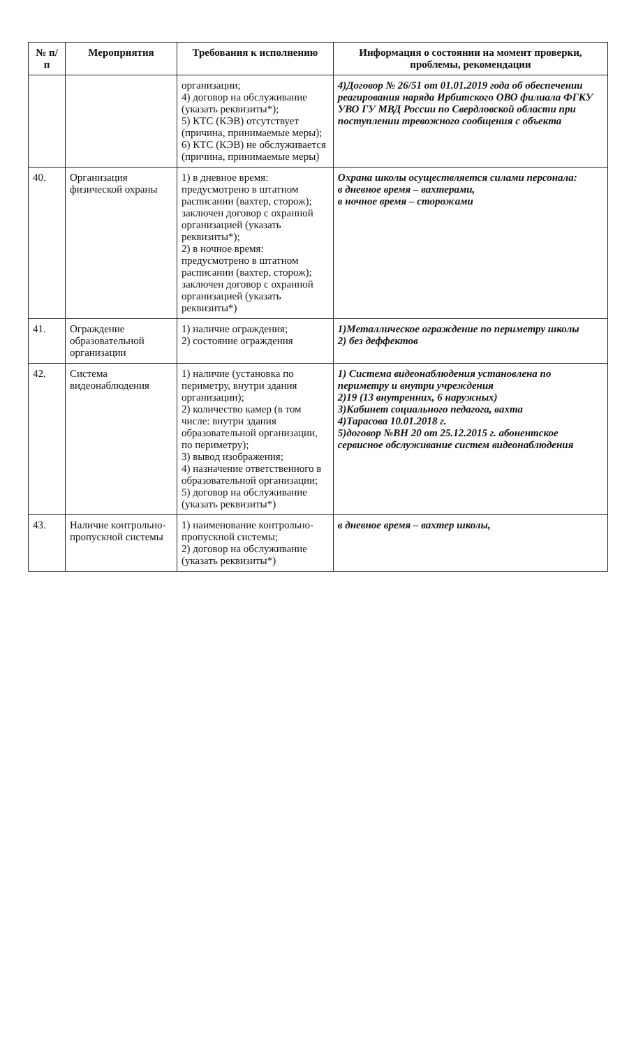| № п/п | Мероприятия | Требования к исполнению | Информация о состоянии на момент проверки, проблемы, рекомендации |
| --- | --- | --- | --- |
| | | организации; 4) договор на обслуживание (указать реквизиты*); 5) КТС (КЭВ) отсутствует (причина, принимаемые меры); 6) КТС (КЭВ) не обслуживается (причина, принимаемые меры) | 4)Договор № 26/51 от 01.01.2019 года об обеспечении реагирования наряда Ирбитского ОВО филиала ФГКУ УВО ГУ МВД России по Свердловской области при поступлении тревожного сообщения с объекта |
| 40. | Организация физической охраны | 1) в дневное время: предусмотрено в штатном расписании (вахтер, сторож); заключен договор с охранной организацией (указать реквизиты*); 2) в ночное время: предусмотрено в штатном расписании (вахтер, сторож); заключен договор с охранной организацией (указать реквизиты*) | Охрана школы осуществляется силами персонала: в дневное время – вахтерами, в ночное время – сторожами |
| 41. | Ограждение образовательной организации | 1) наличие ограждения; 2) состояние ограждения | 1)Металлическое ограждение по периметру школы 2) без деффектов |
| 42. | Система видеонаблюдения | 1) наличие (установка по периметру, внутри здания организации); 2) количество камер (в том числе: внутри здания образовательной организации, по периметру); 3) вывод изображения; 4) назначение ответственного в образовательной организации; 5) договор на обслуживание (указать реквизиты*) | 1) Система видеонаблюдения установлена по периметру и внутри учреждения 2)19 (13 внутренних, 6 наружных) 3)Кабинет социального педагога, вахта 4)Тарасова 10.01.2018 г. 5)договор №ВН 20 от 25.12.2015 г. абонентское сервисное обслуживание систем видеонаблюдения |
| 43. | Наличие контрольно-пропускной системы | 1) наименование контрольно-пропускной системы; 2) договор на обслуживание (указать реквизиты*) | в дневное время – вахтер школы, |